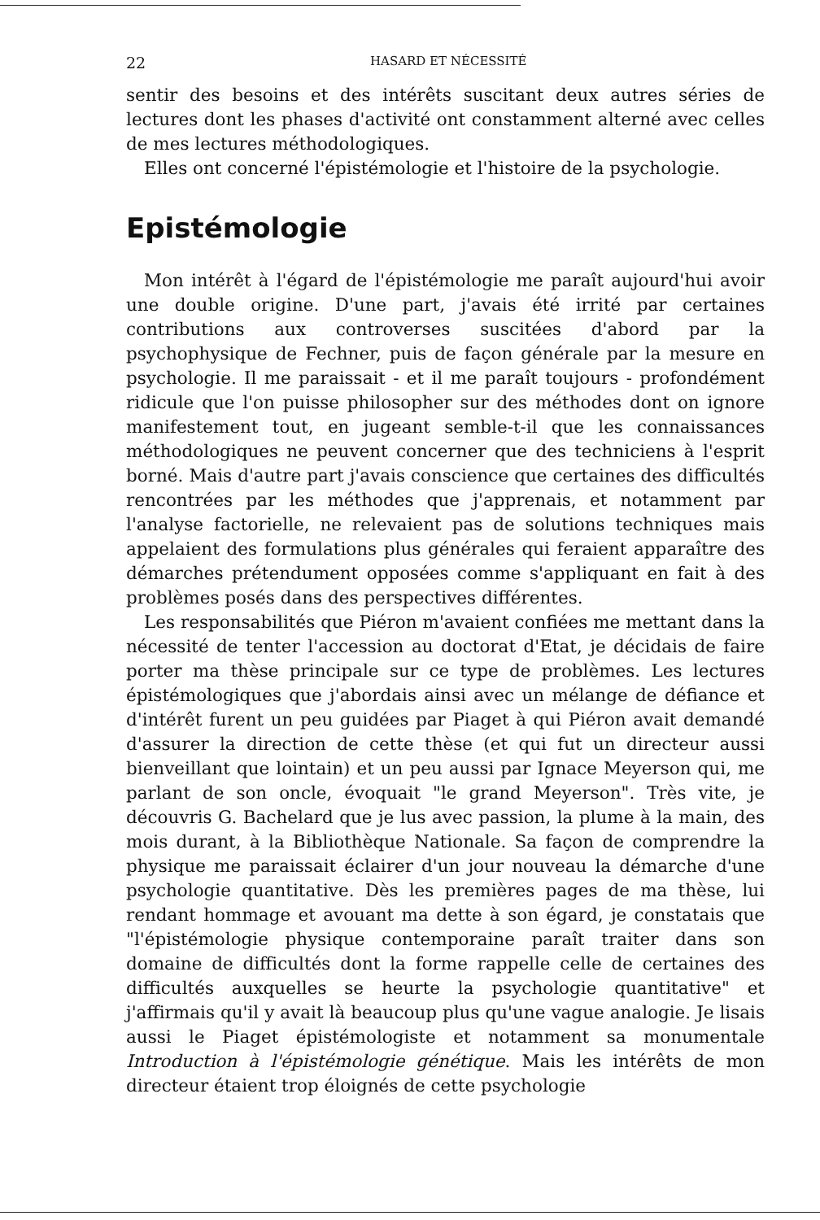22 HASARD ET NÉCESSITÉ
sentir des besoins et des intérêts suscitant deux autres séries de lectures dont les phases d'activité ont constamment alterné avec celles de mes lectures méthodologiques.
Elles ont concerné l'épistémologie et l'histoire de la psychologie.
Epistémologie
Mon intérêt à l'égard de l'épistémologie me paraît aujourd'hui avoir une double origine. D'une part, j'avais été irrité par certaines contributions aux controverses suscitées d'abord par la psychophysique de Fechner, puis de façon générale par la mesure en psychologie. Il me paraissait - et il me paraît toujours - profondément ridicule que l'on puisse philosopher sur des méthodes dont on ignore manifestement tout, en jugeant semble-t-il que les connaissances méthodologiques ne peuvent concerner que des techniciens à l'esprit borné. Mais d'autre part j'avais conscience que certaines des difficultés rencontrées par les méthodes que j'apprenais, et notamment par l'analyse factorielle, ne relevaient pas de solutions techniques mais appelaient des formulations plus générales qui feraient apparaître des démarches prétendument opposées comme s'appliquant en fait à des problèmes posés dans des perspectives différentes.
Les responsabilités que Piéron m'avaient confiées me mettant dans la nécessité de tenter l'accession au doctorat d'Etat, je décidais de faire porter ma thèse principale sur ce type de problèmes. Les lectures épistémologiques que j'abordais ainsi avec un mélange de défiance et d'intérêt furent un peu guidées par Piaget à qui Piéron avait demandé d'assurer la direction de cette thèse (et qui fut un directeur aussi bienveillant que lointain) et un peu aussi par Ignace Meyerson qui, me parlant de son oncle, évoquait "le grand Meyerson". Très vite, je découvris G. Bachelard que je lus avec passion, la plume à la main, des mois durant, à la Bibliothèque Nationale. Sa façon de comprendre la physique me paraissait éclairer d'un jour nouveau la démarche d'une psychologie quantitative. Dès les premières pages de ma thèse, lui rendant hommage et avouant ma dette à son égard, je constatais que "l'épistémologie physique contemporaine paraît traiter dans son domaine de difficultés dont la forme rappelle celle de certaines des difficultés auxquelles se heurte la psychologie quantitative" et j'affirmais qu'il y avait là beaucoup plus qu'une vague analogie. Je lisais aussi le Piaget épistémologiste et notamment sa monumentale Introduction à l'épistémologie génétique. Mais les intérêts de mon directeur étaient trop éloignés de cette psychologie